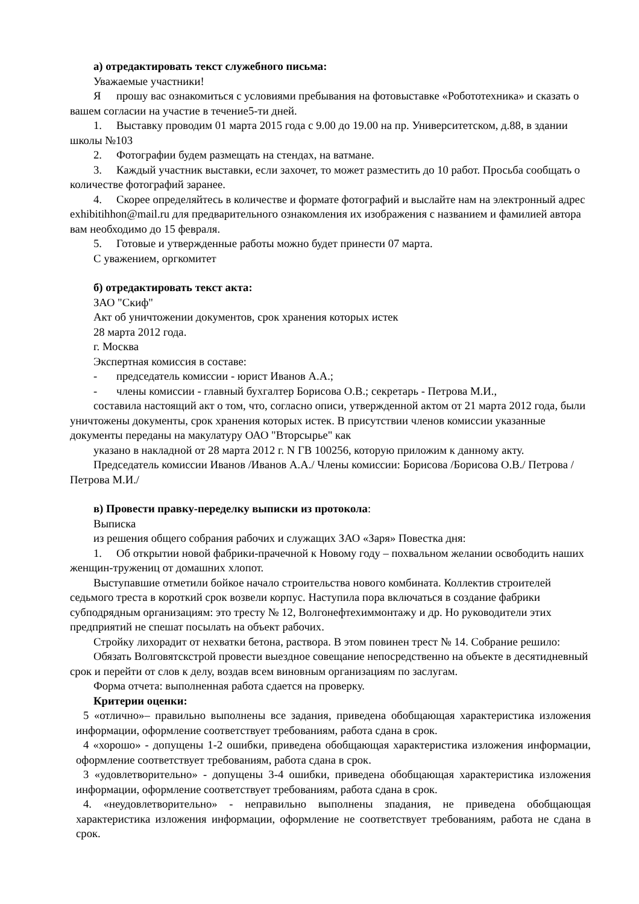а) отредактировать текст служебного письма:
Уважаемые участники!
Япрошу вас ознакомиться с условиями пребывания на фотовыставке «Робототехника» и сказать о вашем согласии на участие в течение5-ти дней.
1. Выставку проводим 01 марта 2015 года с 9.00 до 19.00 на пр. Университетском, д.88, в здании школы №103
2. Фотографии будем размещать на стендах, на ватмане.
3. Каждый участник выставки, если захочет, то может разместить до 10 работ. Просьба сообщать о количестве фотографий заранее.
4. Скорее определяйтесь в количестве и формате фотографий и выслайте нам на электронный адрес exhibitihhon@mail.ru для предварительного ознакомления их изображения с названием и фамилией автора вам необходимо до 15 февраля.
5. Готовые и утвержденные работы можно будет принести 07 марта.
С уважением, оргкомитет
б) отредактировать текст акта:
ЗАО "Скиф"
Акт об уничтожении документов, срок хранения которых истек
28 марта 2012 года.
г. Москва
Экспертная комиссия в составе:
- председатель комиссии - юрист Иванов А.А.;
- члены комиссии - главный бухгалтер Борисова О.В.; секретарь - Петрова М.И.,
составила настоящий акт о том, что, согласно описи, утвержденной актом от 21 марта 2012 года, были уничтожены документы, срок хранения которых истек. В присутствии членов комиссии указанные документы переданы на макулатуру ОАО "Вторсырье" как
указано в накладной от 28 марта 2012 г. N ГВ 100256, которую приложим к данному акту.
Председатель комиссии Иванов /Иванов А.А./ Члены комиссии: Борисова /Борисова О.В./ Петрова /Петрова М.И./
в) Провести правку-переделку выписки из протокола:
Выписка
из решения общего собрания рабочих и служащих ЗАО «Заря» Повестка дня:
1. Об открытии новой фабрики-прачечной к Новому году – похвальном желании освободить наших женщин-тружениц от домашних хлопот.
Выступавшие отметили бойкое начало строительства нового комбината. Коллектив строителей седьмого треста в короткий срок возвели корпус. Наступила пора включаться в создание фабрики субподрядным организациям: это тресту № 12, Волгонефтехиммонтажу и др. Но руководители этих предприятий не спешат посылать на объект рабочих.
Стройку лихорадит от нехватки бетона, раствора. В этом повинен трест № 14. Собрание решило:
Обязать Волговятскстрой провести выездное совещание непосредственно на объекте в десятидневный срок и перейти от слов к делу, воздав всем виновным организациям по заслугам.
Форма отчета: выполненная работа сдается на проверку.
Критерии оценки:
5 «отлично»– правильно выполнены все задания, приведена обобщающая характеристика изложения информации, оформление соответствует требованиям, работа сдана в срок.
4 «хорошо» - допущены 1-2 ошибки, приведена обобщающая характеристика изложения информации, оформление соответствует требованиям, работа сдана в срок.
3 «удовлетворительно» - допущены 3-4 ошибки, приведена обобщающая характеристика изложения информации, оформление соответствует требованиям, работа сдана в срок.
4. «неудовлетворительно» - неправильно выполнены зпадания, не приведена обобщающая характеристика изложения информации, оформление не соответствует требованиям, работа не сдана в срок.